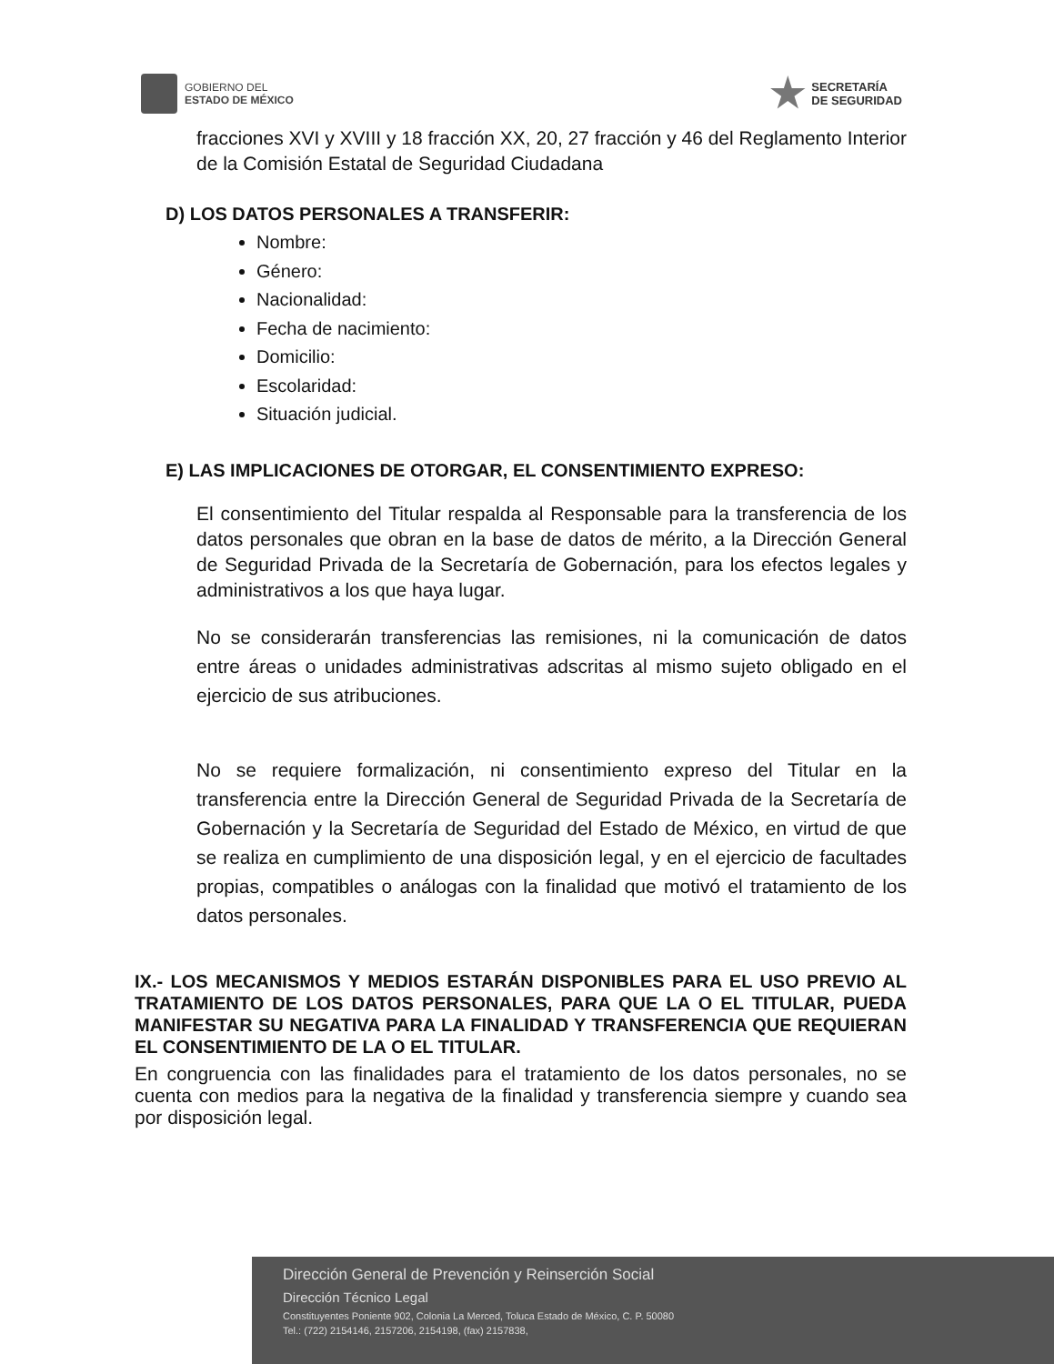GOBIERNO DEL
ESTADO DE MÉXICO
SECRETARÍA
DE SEGURIDAD
fracciones XVI y XVIII y 18 fracción XX, 20, 27 fracción y 46 del Reglamento Interior de la Comisión Estatal de Seguridad Ciudadana
D) LOS DATOS PERSONALES A TRANSFERIR:
Nombre:
Género:
Nacionalidad:
Fecha de nacimiento:
Domicilio:
Escolaridad:
Situación judicial.
E) LAS IMPLICACIONES DE OTORGAR, EL CONSENTIMIENTO EXPRESO:
El consentimiento del Titular respalda al Responsable para la transferencia de los datos personales que obran en la base de datos de mérito, a la Dirección General de Seguridad Privada de la Secretaría de Gobernación, para los efectos legales y administrativos a los que haya lugar.
No se considerarán transferencias las remisiones, ni la comunicación de datos entre áreas o unidades administrativas adscritas al mismo sujeto obligado en el ejercicio de sus atribuciones.
No se requiere formalización, ni consentimiento expreso del Titular en la transferencia entre la Dirección General de Seguridad Privada de la Secretaría de Gobernación y la Secretaría de Seguridad del Estado de México, en virtud de que se realiza en cumplimiento de una disposición legal, y en el ejercicio de facultades propias, compatibles o análogas con la finalidad que motivó el tratamiento de los datos personales.
IX.- LOS MECANISMOS Y MEDIOS ESTARÁN DISPONIBLES PARA EL USO PREVIO AL TRATAMIENTO DE LOS DATOS PERSONALES, PARA QUE LA O EL TITULAR, PUEDA MANIFESTAR SU NEGATIVA PARA LA FINALIDAD Y TRANSFERENCIA QUE REQUIERAN EL CONSENTIMIENTO DE LA O EL TITULAR.
En congruencia con las finalidades para el tratamiento de los datos personales, no se cuenta con medios para la negativa de la finalidad y transferencia siempre y cuando sea por disposición legal.
Dirección General de Prevención y Reinserción Social
Dirección Técnico Legal
Constituyentes Poniente 902, Colonia La Merced, Toluca Estado de México, C. P. 50080
Tel.: (722) 2154146, 2157206, 2154198, (fax) 2157838,